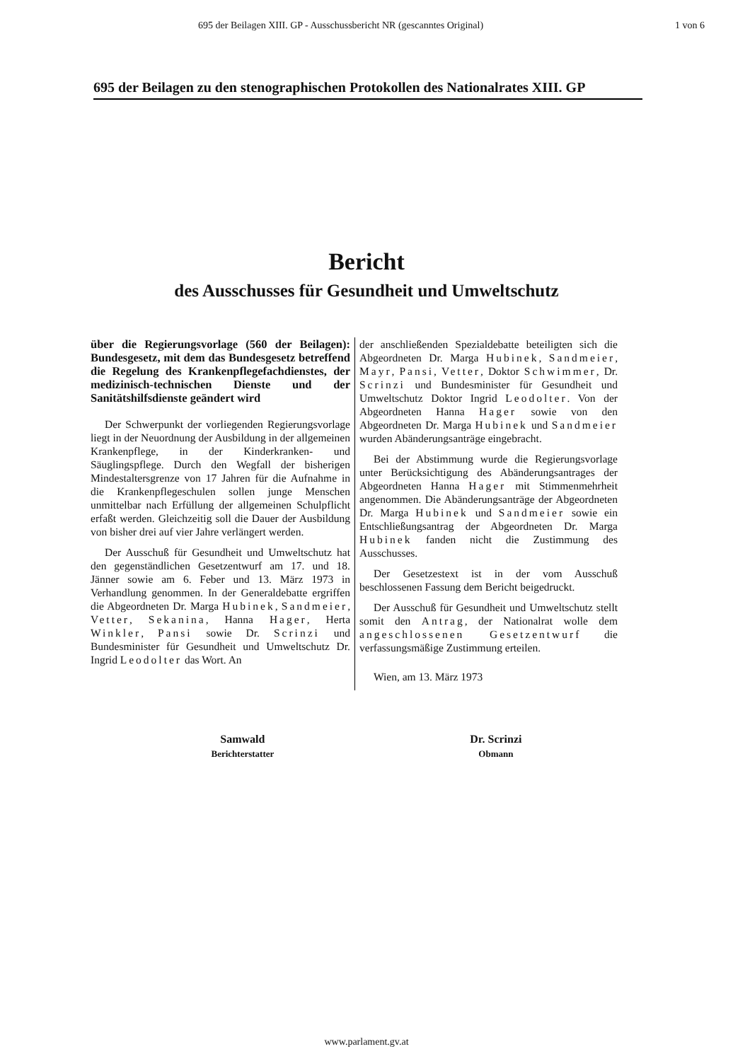695 der Beilagen XIII. GP - Ausschussbericht NR (gescanntes Original) 1 von 6
695 der Beilagen zu den stenographischen Protokollen des Nationalrates XIII. GP
Bericht
des Ausschusses für Gesundheit und Umweltschutz
über die Regierungsvorlage (560 der Beilagen): Bundesgesetz, mit dem das Bundesgesetz betreffend die Regelung des Krankenpflegefachdienstes, der medizinisch-technischen Dienste und der Sanitätshilfsdienste geändert wird
Der Schwerpunkt der vorliegenden Regierungsvorlage liegt in der Neuordnung der Ausbildung in der allgemeinen Krankenpflege, in der Kinderkranken- und Säuglingspflege. Durch den Wegfall der bisherigen Mindestaltersgrenze von 17 Jahren für die Aufnahme in die Krankenpflegeschulen sollen junge Menschen unmittelbar nach Erfüllung der allgemeinen Schulpflicht erfaßt werden. Gleichzeitig soll die Dauer der Ausbildung von bisher drei auf vier Jahre verlängert werden.
Der Ausschuß für Gesundheit und Umweltschutz hat den gegenständlichen Gesetzentwurf am 17. und 18. Jänner sowie am 6. Feber und 13. März 1973 in Verhandlung genommen. In der Generaldebatte ergriffen die Abgeordneten Dr. Marga Hubinek, Sandmeier, Vetter, Sekanina, Hanna Hager, Herta Winkler, Pansi sowie Dr. Scrinzi und Bundesminister für Gesundheit und Umweltschutz Dr. Ingrid Leodolter das Wort. An
der anschließenden Spezialdebatte beteiligten sich die Abgeordneten Dr. Marga Hubinek, Sandmeier, Mayr, Pansi, Vetter, Doktor Schwimmer, Dr. Scrinzi und Bundesminister für Gesundheit und Umweltschutz Doktor Ingrid Leodolter. Von der Abgeordneten Hanna Hager sowie von den Abgeordneten Dr. Marga Hubinek und Sandmeier wurden Abänderungsanträge eingebracht.
Bei der Abstimmung wurde die Regierungsvorlage unter Berücksichtigung des Abänderungsantrages der Abgeordneten Hanna Hager mit Stimmenmehrheit angenommen. Die Abänderungsanträge der Abgeordneten Dr. Marga Hubinek und Sandmeier sowie ein Entschließungsantrag der Abgeordneten Dr. Marga Hubinek fanden nicht die Zustimmung des Ausschusses.
Der Gesetzestext ist in der vom Ausschuß beschlossenen Fassung dem Bericht beigedruckt.
Der Ausschuß für Gesundheit und Umweltschutz stellt somit den Antrag, der Nationalrat wolle dem angeschlossenen Gesetzentwurf die verfassungsmäßige Zustimmung erteilen.
Wien, am 13. März 1973
Samwald
Berichterstatter
Dr. Scrinzi
Obmann
www.parlament.gv.at